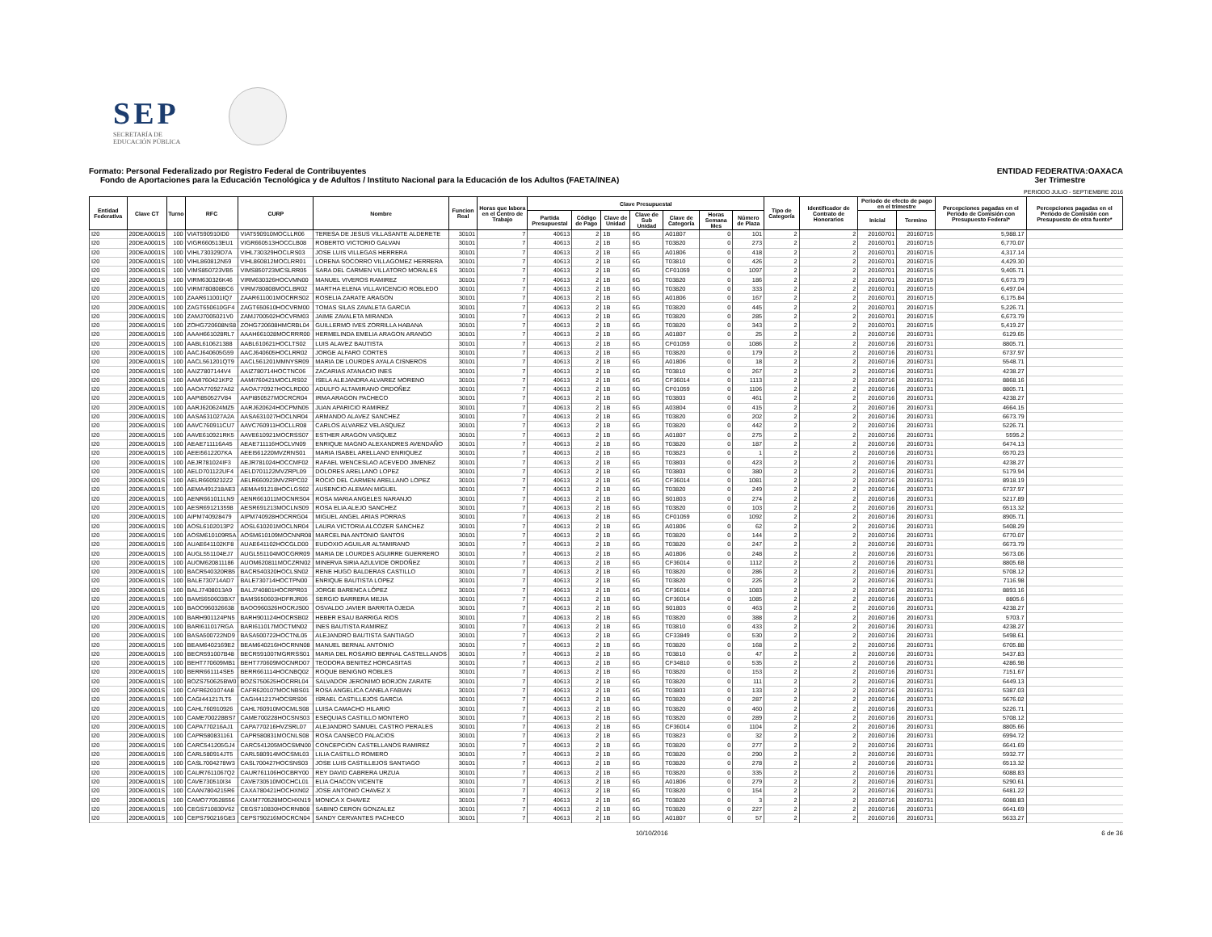SEP
SECRETARÍA DE
EDUCACIÓN PÚBLICA
Formato: Personal Federalizado por Registro Federal de Contribuyentes
Fondo de Aportaciones para la Educación Tecnológica y de Adultos / Instituto Nacional para la Educación de los Adultos (FAETA/INEA)
ENTIDAD FEDERATIVA:OAXACA
3er Trimestre
PERIODO JULIO - SEPTIEMBRE 2016
| Entidad Federativa | Clave CT | Turno | RFC | CURP | Nombre | Funcion Real | Horas que labora en el Centro de Trabajo | Clave Presupuestal | | | | | | | Tipo de Categoría | Identificador de Contrato de Honorarios | Periodo de efecto de pago en el trimestre | | Percepciones pagadas en el Periodo de Comisión con Presupuesto Federal* | Percepciones pagadas en el Periodo de Comisión con Presupuesto de otra fuente* |
| --- | --- | --- | --- | --- | --- | --- | --- | --- | --- | --- | --- | --- | --- | --- | --- | --- | --- | --- | --- | --- |
| | | | | | | | | Partida Presupuestal | Código de Pago | Clave de Unidad | Clave de Sub Unidad | Clave de Categoría | Horas Semana Mes | Número de Plaza | | | Inicial | Termino | | |
| I20 | 20DEA0001S | 100 | VIAT590910ID0 | VIAT590910MOCLLR06 | TERESA DE JESUS VILLASANTE ALDERETE | 30101 | 7 | 40613 | 2 | 1B | 6G | A01807 | 0 | 101 | 2 | 2 | 20160701 | 20160715 | 5,988.17 | |
| I20 | 20DEA0001S | 100 | VIGR660513EU1 | VIGR660513HOCCLB08 | ROBERTO VICTORIO GALVAN | 30101 | 7 | 40613 | 2 | 1B | 6G | T03820 | 0 | 273 | 2 | 2 | 20160701 | 20160715 | 6,770.07 | |
| I20 | 20DEA0001S | 100 | VIHL730329D7A | VIHL730329HOCLRS03 | JOSE LUIS VILLEGAS HERRERA | 30101 | 7 | 40613 | 2 | 1B | 6G | A01806 | 0 | 418 | 2 | 2 | 20160701 | 20160715 | 4,317.14 | |
| I20 | 20DEA0001S | 100 | VIHL860812N59 | VIHL860812MOCLRR01 | LORENA SOCORRO VILLAGOMEZ HERRERA | 30101 | 7 | 40613 | 2 | 1B | 6G | T03810 | 0 | 426 | 2 | 2 | 20160701 | 20160715 | 4,429.30 | |
| I20 | 20DEA0001S | 100 | VIMS850723VB5 | VIMS850723MCSLRR05 | SARA DEL CARMEN VILLATORO MORALES | 30101 | 7 | 40613 | 2 | 1B | 6G | CF01059 | 0 | 1097 | 2 | 2 | 20160701 | 20160715 | 9,405.71 | |
| I20 | 20DEA0001S | 100 | VIRM630326K46 | VIRM630326HOCVMN00 | MANUEL VIVEROS RAMIREZ | 30101 | 7 | 40613 | 2 | 1B | 6G | T03820 | 0 | 186 | 2 | 2 | 20160701 | 20160715 | 6,673.79 | |
| I20 | 20DEA0001S | 100 | VIRM780808BC6 | VIRM780808MOCLBR02 | MARTHA ELENA VILLAVICENCIO ROBLEDO | 30101 | 7 | 40613 | 2 | 1B | 6G | T03820 | 0 | 333 | 2 | 2 | 20160701 | 20160715 | 6,497.04 | |
| I20 | 20DEA0001S | 100 | ZAAR611001IQ7 | ZAAR611001MOCRRS02 | ROSELIA ZARATE ARAGON | 30101 | 7 | 40613 | 2 | 1B | 6G | A01806 | 0 | 167 | 2 | 2 | 20160701 | 20160715 | 6,175.84 | |
| I20 | 20DEA0001S | 100 | ZAGT650610GF4 | ZAGT650610HOCVRM00 | TOMAS SILAS ZAVALETA GARCIA | 30101 | 7 | 40613 | 2 | 1B | 6G | T03820 | 0 | 445 | 2 | 2 | 20160701 | 20160715 | 5,226.71 | |
| I20 | 20DEA0001S | 100 | ZAMJ7005021V0 | ZAMJ700502HOCVRM03 | JAIME ZAVALETA MIRANDA | 30101 | 7 | 40613 | 2 | 1B | 6G | T03820 | 0 | 285 | 2 | 2 | 20160701 | 20160715 | 6,673.79 | |
| I20 | 20DEA0001S | 100 | ZOHG720608NS8 | ZOHG720608HMCRBL04 | GUILLERMO IVES ZORRILLA HABANA | 30101 | 7 | 40613 | 2 | 1B | 6G | T03820 | 0 | 343 | 2 | 2 | 20160701 | 20160715 | 5,419.27 | |
| I20 | 20DEA0001S | 100 | AAAH661028RL7 | AAAH661028MOCRRR00 | HERMELINDA EMELIA ARAGON ARANGO | 30101 | 7 | 40613 | 2 | 1B | 6G | A01807 | 0 | 25 | 2 | 2 | 20160716 | 20160731 | 6129.65 | |
| I20 | 20DEA0001S | 100 | AABL610621388 | AABL610621HOCLTS02 | LUIS ALAVEZ BAUTISTA | 30101 | 7 | 40613 | 2 | 1B | 6G | CF01059 | 0 | 1086 | 2 | 2 | 20160716 | 20160731 | 8805.71 | |
| I20 | 20DEA0001S | 100 | AACJ640605G59 | AACJ640605HOCLRR02 | JORGE ALFARO CORTES | 30101 | 7 | 40613 | 2 | 1B | 6G | T03820 | 0 | 179 | 2 | 2 | 20160716 | 20160731 | 6737.97 | |
| I20 | 20DEA0001S | 100 | AACL561201QT9 | AACL561201MMNYSR09 | MARIA DE LOURDES AYALA CISNEROS | 30101 | 7 | 40613 | 2 | 1B | 6G | A01806 | 0 | 18 | 2 | 2 | 20160716 | 20160731 | 5548.71 | |
| I20 | 20DEA0001S | 100 | AAIZ7807144V4 | AAIZ780714HOCTNC06 | ZACARIAS ATANACIO INES | 30101 | 7 | 40613 | 2 | 1B | 6G | T03810 | 0 | 267 | 2 | 2 | 20160716 | 20160731 | 4238.27 | |
| I20 | 20DEA0001S | 100 | AAMI760421KP2 | AAMI760421MOCLRS02 | ISELA ALEJANDRA ALVAREZ MORENO | 30101 | 7 | 40613 | 2 | 1B | 6G | CF36014 | 0 | 1113 | 2 | 2 | 20160716 | 20160731 | 8868.16 | |
| I20 | 20DEA0001S | 100 | AAOA770927A62 | AAOA770927HOCLRD00 | ADULFO ALTAMIRANO ORDOÑEZ | 30101 | 7 | 40613 | 2 | 1B | 6G | CF01059 | 0 | 1106 | 2 | 2 | 20160716 | 20160731 | 8805.71 | |
| I20 | 20DEA0001S | 100 | AAPI850527V84 | AAPI850527MOCRCR04 | IRMA ARAGON PACHECO | 30101 | 7 | 40613 | 2 | 1B | 6G | T03803 | 0 | 461 | 2 | 2 | 20160716 | 20160731 | 4238.27 | |
| I20 | 20DEA0001S | 100 | AARJ620624MZ5 | AARJ620624HOCPMN05 | JUAN APARICIO RAMIREZ | 30101 | 7 | 40613 | 2 | 1B | 6G | A03804 | 0 | 415 | 2 | 2 | 20160716 | 20160731 | 4664.15 | |
| I20 | 20DEA0001S | 100 | AASA631027A2A | AASA631027HOCLNR04 | ARMANDO ALAVEZ SANCHEZ | 30101 | 7 | 40613 | 2 | 1B | 6G | T03820 | 0 | 202 | 2 | 2 | 20160716 | 20160731 | 6673.79 | |
| I20 | 20DEA0001S | 100 | AAVC760911CU7 | AAVC760911HOCLLR08 | CARLOS ALVAREZ VELASQUEZ | 30101 | 7 | 40613 | 2 | 1B | 6G | T03820 | 0 | 442 | 2 | 2 | 20160716 | 20160731 | 5226.71 | |
| I20 | 20DEA0001S | 100 | AAVE610921RK5 | AAVE610921MOCRSS07 | ESTHER ARAGON VASQUEZ | 30101 | 7 | 40613 | 2 | 1B | 6G | A01807 | 0 | 275 | 2 | 2 | 20160716 | 20160731 | 5595.2 | |
| I20 | 20DEA0001S | 100 | AEAE711116A45 | AEAE711116HOCLVN09 | ENRIQUE MAGNO ALEXANDRES AVENDAÑO | 30101 | 7 | 40613 | 2 | 1B | 6G | T03820 | 0 | 187 | 2 | 2 | 20160716 | 20160731 | 6474.13 | |
| I20 | 20DEA0001S | 100 | AEEI5612207KA | AEEI561220MVZRNS01 | MARIA ISABEL ARELLANO ENRIQUEZ | 30101 | 7 | 40613 | 2 | 1B | 6G | T03823 | 0 | 1 | 2 | 2 | 20160716 | 20160731 | 6570.23 | |
| I20 | 20DEA0001S | 100 | AEJR781024IF3 | AEJR781024HOCCMF02 | RAFAEL WENCESLAO ACEVEDO JIMENEZ | 30101 | 7 | 40613 | 2 | 1B | 6G | T03803 | 0 | 423 | 2 | 2 | 20160716 | 20160731 | 4238.27 | |
| I20 | 20DEA0001S | 100 | AELD701122UF4 | AELD701122MVZRPL09 | DOLORES ARELLANO LOPEZ | 30101 | 7 | 40613 | 2 | 1B | 6G | T03803 | 0 | 380 | 2 | 2 | 20160716 | 20160731 | 5179.94 | |
| I20 | 20DEA0001S | 100 | AELR6609232Z2 | AELR660923MVZRPC02 | ROCIO DEL CARMEN ARELLANO LOPEZ | 30101 | 7 | 40613 | 2 | 1B | 6G | CF36014 | 0 | 1081 | 2 | 2 | 20160716 | 20160731 | 8918.19 | |
| I20 | 20DEA0001S | 100 | AEMA491218AE3 | AEMA491218HOCLGS02 | AUSENCIO ALEMAN MIGUEL | 30101 | 7 | 40613 | 2 | 1B | 6G | T03820 | 0 | 249 | 2 | 2 | 20160716 | 20160731 | 6737.97 | |
| I20 | 20DEA0001S | 100 | AENR661011LN9 | AENR661011MOCNRS04 | ROSA MARIA ANGELES NARANJO | 30101 | 7 | 40613 | 2 | 1B | 6G | S01803 | 0 | 274 | 2 | 2 | 20160716 | 20160731 | 5217.89 | |
| I20 | 20DEA0001S | 100 | AESR691213598 | AESR691213MOCLNS09 | ROSA ELIA ALEJO SANCHEZ | 30101 | 7 | 40613 | 2 | 1B | 6G | T03820 | 0 | 103 | 2 | 2 | 20160716 | 20160731 | 6513.32 | |
| I20 | 20DEA0001S | 100 | AIPM740928479 | AIPM740928HOCRRG04 | MIGUEL ANGEL ARIAS PORRAS | 30101 | 7 | 40613 | 2 | 1B | 6G | CF01059 | 0 | 1092 | 2 | 2 | 20160716 | 20160731 | 8905.71 | |
| I20 | 20DEA0001S | 100 | AOSL6102013P2 | AOSL610201MOCLNR04 | LAURA VICTORIA ALCOZER SANCHEZ | 30101 | 7 | 40613 | 2 | 1B | 6G | A01806 | 0 | 62 | 2 | 2 | 20160716 | 20160731 | 5408.29 | |
| I20 | 20DEA0001S | 100 | AOSM610109R5A | AOSM610109MOCNNR08 | MARCELINA ANTONIO SANTOS | 30101 | 7 | 40613 | 2 | 1B | 6G | T03820 | 0 | 144 | 2 | 2 | 20160716 | 20160731 | 6770.07 | |
| I20 | 20DEA0001S | 100 | AUAE641102KF8 | AUAE641102HOCGLD00 | EUDOXIO AGUILAR ALTAMIRANO | 30101 | 7 | 40613 | 2 | 1B | 6G | T03820 | 0 | 247 | 2 | 2 | 20160716 | 20160731 | 6673.79 | |
| I20 | 20DEA0001S | 100 | AUGL551104EJ7 | AUGL551104MOCGRR09 | MARIA DE LOURDES AGUIRRE GUERRERO | 30101 | 7 | 40613 | 2 | 1B | 6G | A01806 | 0 | 248 | 2 | 2 | 20160716 | 20160731 | 5673.06 | |
| I20 | 20DEA0001S | 100 | AUOM620811186 | AUOM620811MOCZRN02 | MINERVA SIRIA AZULVIDE ORDOÑEZ | 30101 | 7 | 40613 | 2 | 1B | 6G | CF36014 | 0 | 1112 | 2 | 2 | 20160716 | 20160731 | 8805.68 | |
| I20 | 20DEA0001S | 100 | BACR540320RB5 | BACR540320HOCLSN02 | RENE HUGO BALDERAS CASTILLO | 30101 | 7 | 40613 | 2 | 1B | 6G | T03820 | 0 | 286 | 2 | 2 | 20160716 | 20160731 | 5708.12 | |
| I20 | 20DEA0001S | 100 | BALE730714AD7 | BALE730714HOCTPN00 | ENRIQUE BAUTISTA LOPEZ | 30101 | 7 | 40613 | 2 | 1B | 6G | T03820 | 0 | 226 | 2 | 2 | 20160716 | 20160731 | 7116.98 | |
| I20 | 20DEA0001S | 100 | BALJ7408013A9 | BALJ740801HOCRPR03 | JORGE BARENCA LÓPEZ | 30101 | 7 | 40613 | 2 | 1B | 6G | CF36014 | 0 | 1083 | 2 | 2 | 20160716 | 20160731 | 8893.16 | |
| I20 | 20DEA0001S | 100 | BAMS650603BX7 | BAMS650603HDFRJR06 | SERGIO BARRERA MEJIA | 30101 | 7 | 40613 | 2 | 1B | 6G | CF36014 | 0 | 1085 | 2 | 2 | 20160716 | 20160731 | 8805.6 | |
| I20 | 20DEA0001S | 100 | BAOO960326638 | BAOO960326HOCRJS00 | OSVALDO JAVIER BARRITA OJEDA | 30101 | 7 | 40613 | 2 | 1B | 6G | S01803 | 0 | 463 | 2 | 2 | 20160716 | 20160731 | 4238.27 | |
| I20 | 20DEA0001S | 100 | BARH901124PN5 | BARH901124HOCRSB02 | HEBER ESAU BARRIGA RIOS | 30101 | 7 | 40613 | 2 | 1B | 6G | T03820 | 0 | 388 | 2 | 2 | 20160716 | 20160731 | 5703.7 | |
| I20 | 20DEA0001S | 100 | BARI611017RGA | BARI611017MOCTMN02 | INES BAUTISTA RAMIREZ | 30101 | 7 | 40613 | 2 | 1B | 6G | T03810 | 0 | 433 | 2 | 2 | 20160716 | 20160731 | 4238.27 | |
| I20 | 20DEA0001S | 100 | BASA500722ND9 | BASA500722HOCTNL05 | ALEJANDRO BAUTISTA SANTIAGO | 30101 | 7 | 40613 | 2 | 1B | 6G | CF33849 | 0 | 530 | 2 | 2 | 20160716 | 20160731 | 5498.61 | |
| I20 | 20DEA0001S | 100 | BEAM6402169E2 | BEAM640216HOCRNN08 | MANUEL BERNAL ANTONIO | 30101 | 7 | 40613 | 2 | 1B | 6G | T03820 | 0 | 168 | 2 | 2 | 20160716 | 20160731 | 6705.88 | |
| I20 | 20DEA0001S | 100 | BECR591007B48 | BECR591007MGRRSS01 | MARIA DEL ROSARIO BERNAL CASTELLANOS | 30101 | 7 | 40613 | 2 | 1B | 6G | T03810 | 0 | 47 | 2 | 2 | 20160716 | 20160731 | 5437.83 | |
| I20 | 20DEA0001S | 100 | BEHT770609MB1 | BEHT770609MOCNRD07 | TEODORA BENITEZ HORCASITAS | 30101 | 7 | 40613 | 2 | 1B | 6G | CF34810 | 0 | 535 | 2 | 2 | 20160716 | 20160731 | 4286.98 | |
| I20 | 20DEA0001S | 100 | BERR661114SE5 | BERR661114HOCNBQ02 | ROQUE BENIGNO ROBLES | 30101 | 7 | 40613 | 2 | 1B | 6G | T03820 | 0 | 153 | 2 | 2 | 20160716 | 20160731 | 7151.67 | |
| I20 | 20DEA0001S | 100 | BOZS750625BW0 | BOZS750625HOCRRL04 | SALVADOR JERONIMO BORJON ZARATE | 30101 | 7 | 40613 | 2 | 1B | 6G | T03820 | 0 | 111 | 2 | 2 | 20160716 | 20160731 | 6449.13 | |
| I20 | 20DEA0001S | 100 | CAFR6201074A8 | CAFR620107MOCNBS01 | ROSA ANGELICA CANELA FABIAN | 30101 | 7 | 40613 | 2 | 1B | 6G | T03803 | 0 | 133 | 2 | 2 | 20160716 | 20160731 | 5387.03 | |
| I20 | 20DEA0001S | 100 | CAGI441217LT5 | CAGI441217HOCSRS06 | ISRAEL CASTILLEJOS GARCIA | 30101 | 7 | 40613 | 2 | 1B | 6G | T03820 | 0 | 287 | 2 | 2 | 20160716 | 20160731 | 5676.02 | |
| I20 | 20DEA0001S | 100 | CAHL760910926 | CAHL760910MOCMLS08 | LUISA CAMACHO HILARIO | 30101 | 7 | 40613 | 2 | 1B | 6G | T03820 | 0 | 460 | 2 | 2 | 20160716 | 20160731 | 5226.71 | |
| I20 | 20DEA0001S | 100 | CAME700228BS7 | CAME700228HOCSNS03 | ESEQUIAS CASTILLO MONTERO | 30101 | 7 | 40613 | 2 | 1B | 6G | T03820 | 0 | 289 | 2 | 2 | 20160716 | 20160731 | 5708.12 | |
| I20 | 20DEA0001S | 100 | CAPA770216AJ1 | CAPA770216HVZSRL07 | ALEJANDRO SAMUEL CASTRO PERALES | 30101 | 7 | 40613 | 2 | 1B | 6G | CF36014 | 0 | 1104 | 2 | 2 | 20160716 | 20160731 | 8805.66 | |
| I20 | 20DEA0001S | 100 | CAPR580831161 | CAPR580831MOCNLS08 | ROSA CANSECO PALACIOS | 30101 | 7 | 40613 | 2 | 1B | 6G | T03823 | 0 | 32 | 2 | 2 | 20160716 | 20160731 | 6994.72 | |
| I20 | 20DEA0001S | 100 | CARC541205GJ4 | CARC541205MOCSMN00 | CONCEPCION CASTELLANOS RAMIREZ | 30101 | 7 | 40613 | 2 | 1B | 6G | T03820 | 0 | 277 | 2 | 2 | 20160716 | 20160731 | 6641.69 | |
| I20 | 20DEA0001S | 100 | CARL580914JT5 | CARL580914MOCSML03 | LILIA CASTILLO ROMERO | 30101 | 7 | 40613 | 2 | 1B | 6G | T03820 | 0 | 290 | 2 | 2 | 20160716 | 20160731 | 5932.77 | |
| I20 | 20DEA0001S | 100 | CASL7004278W3 | CASL700427HOCSNS03 | JOSE LUIS CASTILLEJOS SANTIAGO | 30101 | 7 | 40613 | 2 | 1B | 6G | T03820 | 0 | 278 | 2 | 2 | 20160716 | 20160731 | 6513.32 | |
| I20 | 20DEA0001S | 100 | CAUR7611067Q2 | CAUR761106HOCBRY00 | REY DAVID CABRERA URZUA | 30101 | 7 | 40613 | 2 | 1B | 6G | T03820 | 0 | 335 | 2 | 2 | 20160716 | 20160731 | 6088.83 | |
| I20 | 20DEA0001S | 100 | CAVE730510I34 | CAVE730510MOCHCL01 | ELIA CHACON VICENTE | 30101 | 7 | 40613 | 2 | 1B | 6G | A01806 | 0 | 279 | 2 | 2 | 20160716 | 20160731 | 5290.61 | |
| I20 | 20DEA0001S | 100 | CAAN7804215R6 | CAXA780421HOCHXN02 | JOSE ANTONIO CHAVEZ X | 30101 | 7 | 40613 | 2 | 1B | 6G | T03820 | 0 | 154 | 2 | 2 | 20160716 | 20160731 | 6481.22 | |
| I20 | 20DEA0001S | 100 | CAMO770528556 | CAXM770528MOCHXN19 | MONICA X CHAVEZ | 30101 | 7 | 40613 | 2 | 1B | 6G | T03820 | 0 | 3 | 2 | 2 | 20160716 | 20160731 | 6088.83 | |
| I20 | 20DEA0001S | 100 | CEGS710830V62 | CEGS710830HOCRNB08 | SABINO CERON GONZALEZ | 30101 | 7 | 40613 | 2 | 1B | 6G | T03820 | 0 | 227 | 2 | 2 | 20160716 | 20160731 | 6641.69 | |
| I20 | 20DEA0001S | 100 | CEPS790216GE3 | CEPS790216MOCRCN04 | SANDY CERVANTES PACHECO | 30101 | 7 | 40613 | 2 | 1B | 6G | A01807 | 0 | 57 | 2 | 2 | 20160716 | 20160731 | 5633.27 | |
10/10/2016 6 de 36